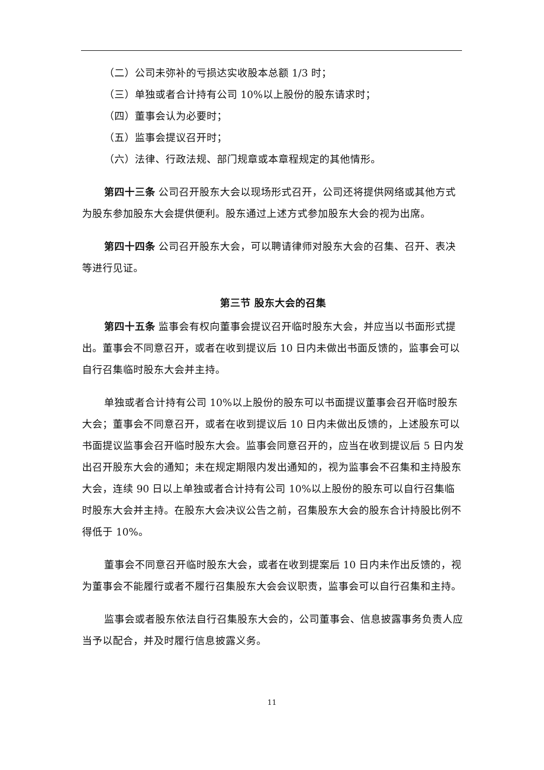（二）公司未弥补的亏损达实收股本总额 1/3 时；
（三）单独或者合计持有公司 10%以上股份的股东请求时；
（四）董事会认为必要时；
（五）监事会提议召开时；
（六）法律、行政法规、部门规章或本章程规定的其他情形。
第四十三条 公司召开股东大会以现场形式召开，公司还将提供网络或其他方式为股东参加股东大会提供便利。股东通过上述方式参加股东大会的视为出席。
第四十四条 公司召开股东大会，可以聘请律师对股东大会的召集、召开、表决等进行见证。
第三节 股东大会的召集
第四十五条 监事会有权向董事会提议召开临时股东大会，并应当以书面形式提出。董事会不同意召开，或者在收到提议后 10 日内未做出书面反馈的，监事会可以自行召集临时股东大会并主持。
单独或者合计持有公司 10%以上股份的股东可以书面提议董事会召开临时股东大会；董事会不同意召开，或者在收到提议后 10 日内未做出反馈的，上述股东可以书面提议监事会召开临时股东大会。监事会同意召开的，应当在收到提议后 5 日内发出召开股东大会的通知；未在规定期限内发出通知的，视为监事会不召集和主持股东大会，连续 90 日以上单独或者合计持有公司 10%以上股份的股东可以自行召集临时股东大会并主持。在股东大会决议公告之前，召集股东大会的股东合计持股比例不得低于 10%。
董事会不同意召开临时股东大会，或者在收到提案后 10 日内未作出反馈的，视为董事会不能履行或者不履行召集股东大会会议职责，监事会可以自行召集和主持。
监事会或者股东依法自行召集股东大会的，公司董事会、信息披露事务负责人应当予以配合，并及时履行信息披露义务。
11